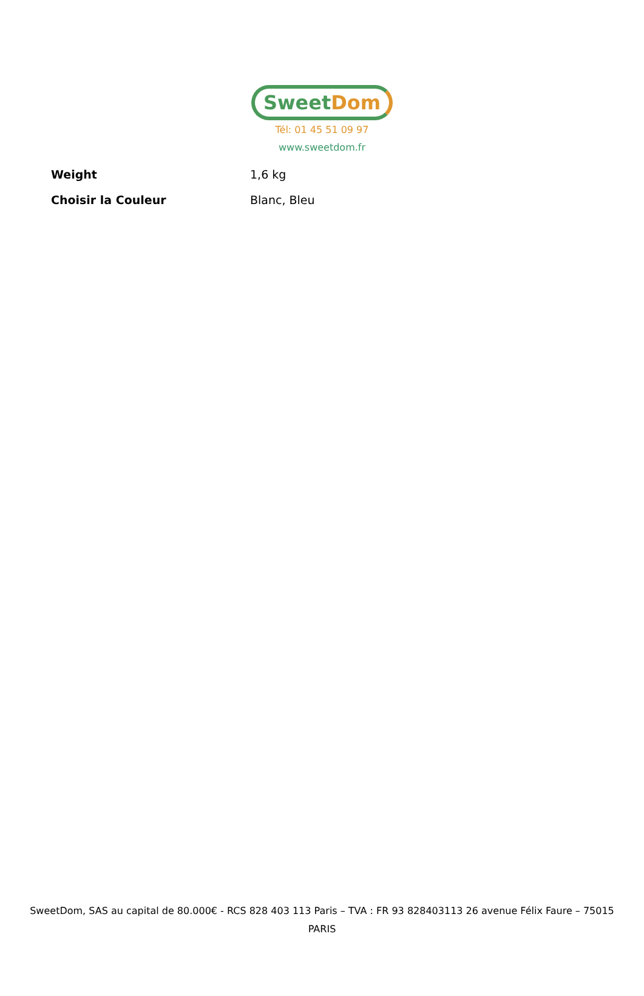Sweet Dom
Tél: 01 45 51 09 97
www.sweetdom.fr
| Weight | 1,6 kg |
| Choisir la Couleur | Blanc, Bleu |
SweetDom, SAS au capital de 80.000€ - RCS 828 403 113 Paris – TVA : FR 93 828403113 26 avenue Félix Faure – 75015 PARIS